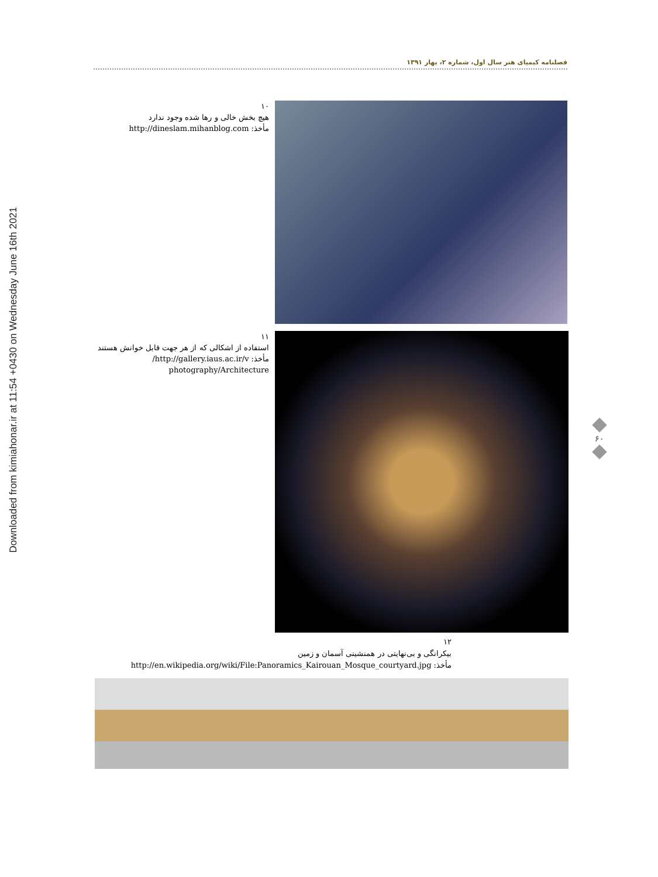Downloaded from kimiahonar.ir at 11:54 +0430 on Wednesday June 16th 2021
فصلنامه کیمیای هنر سال اول، شماره ۲، بهار ۱۳۹۱
۱۰
هیچ بخش خالی و رها شده وجود ندارد
مأخذ: http://dineslam.mihanblog.com
۱۱
استفاده از اشکالی که از هر جهت قابل خوانش هستند
مأخذ: http://gallery.iaus.ac.ir/v/
photography/Architecture
۶۰
۱۲
بیکرانگی و بی‌نهایتی در همنشینی آسمان و زمین
مأخذ: http://en.wikipedia.org/wiki/File:Panoramics_Kairouan_Mosque_courtyard.jpg